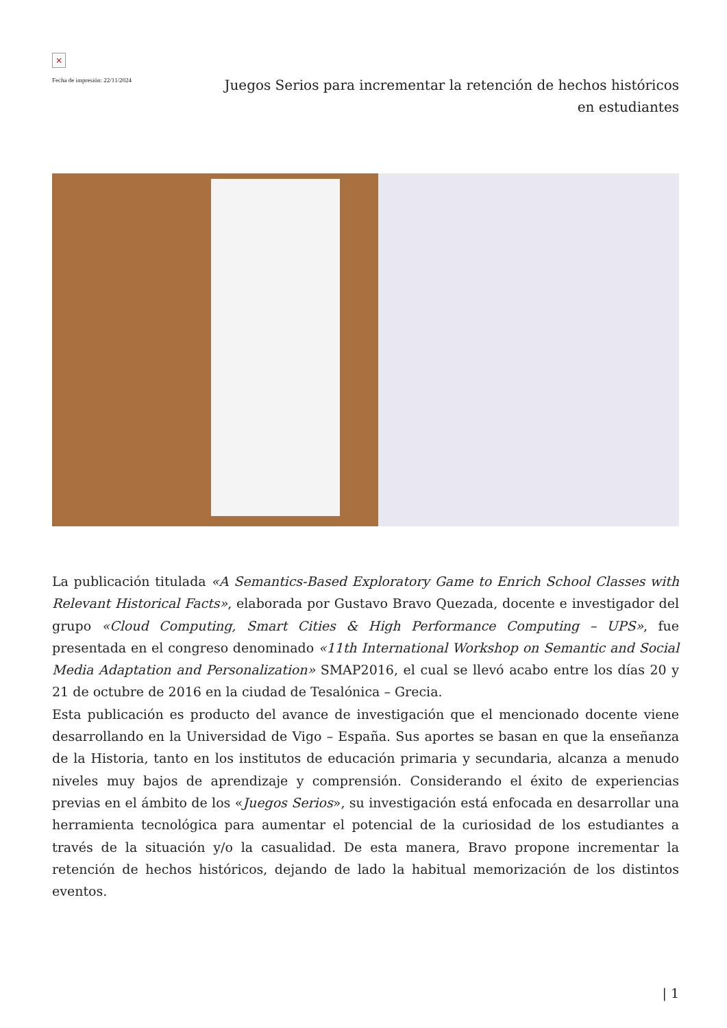×
Fecha de impresión: 22/11/2024
Juegos Serios para incrementar la retención de hechos históricos en estudiantes
La publicación titulada «A Semantics-Based Exploratory Game to Enrich School Classes with Relevant Historical Facts», elaborada por Gustavo Bravo Quezada, docente e investigador del grupo «Cloud Computing, Smart Cities & High Performance Computing – UPS», fue presentada en el congreso denominado «11th International Workshop on Semantic and Social Media Adaptation and Personalization» SMAP2016, el cual se llevó acabo entre los días 20 y 21 de octubre de 2016 en la ciudad de Tesalónica – Grecia.
Esta publicación es producto del avance de investigación que el mencionado docente viene desarrollando en la Universidad de Vigo – España. Sus aportes se basan en que la enseñanza de la Historia, tanto en los institutos de educación primaria y secundaria, alcanza a menudo niveles muy bajos de aprendizaje y comprensión. Considerando el éxito de experiencias previas en el ámbito de los «Juegos Serios», su investigación está enfocada en desarrollar una herramienta tecnológica para aumentar el potencial de la curiosidad de los estudiantes a través de la situación y/o la casualidad. De esta manera, Bravo propone incrementar la retención de hechos históricos, dejando de lado la habitual memorización de los distintos eventos.
| 1